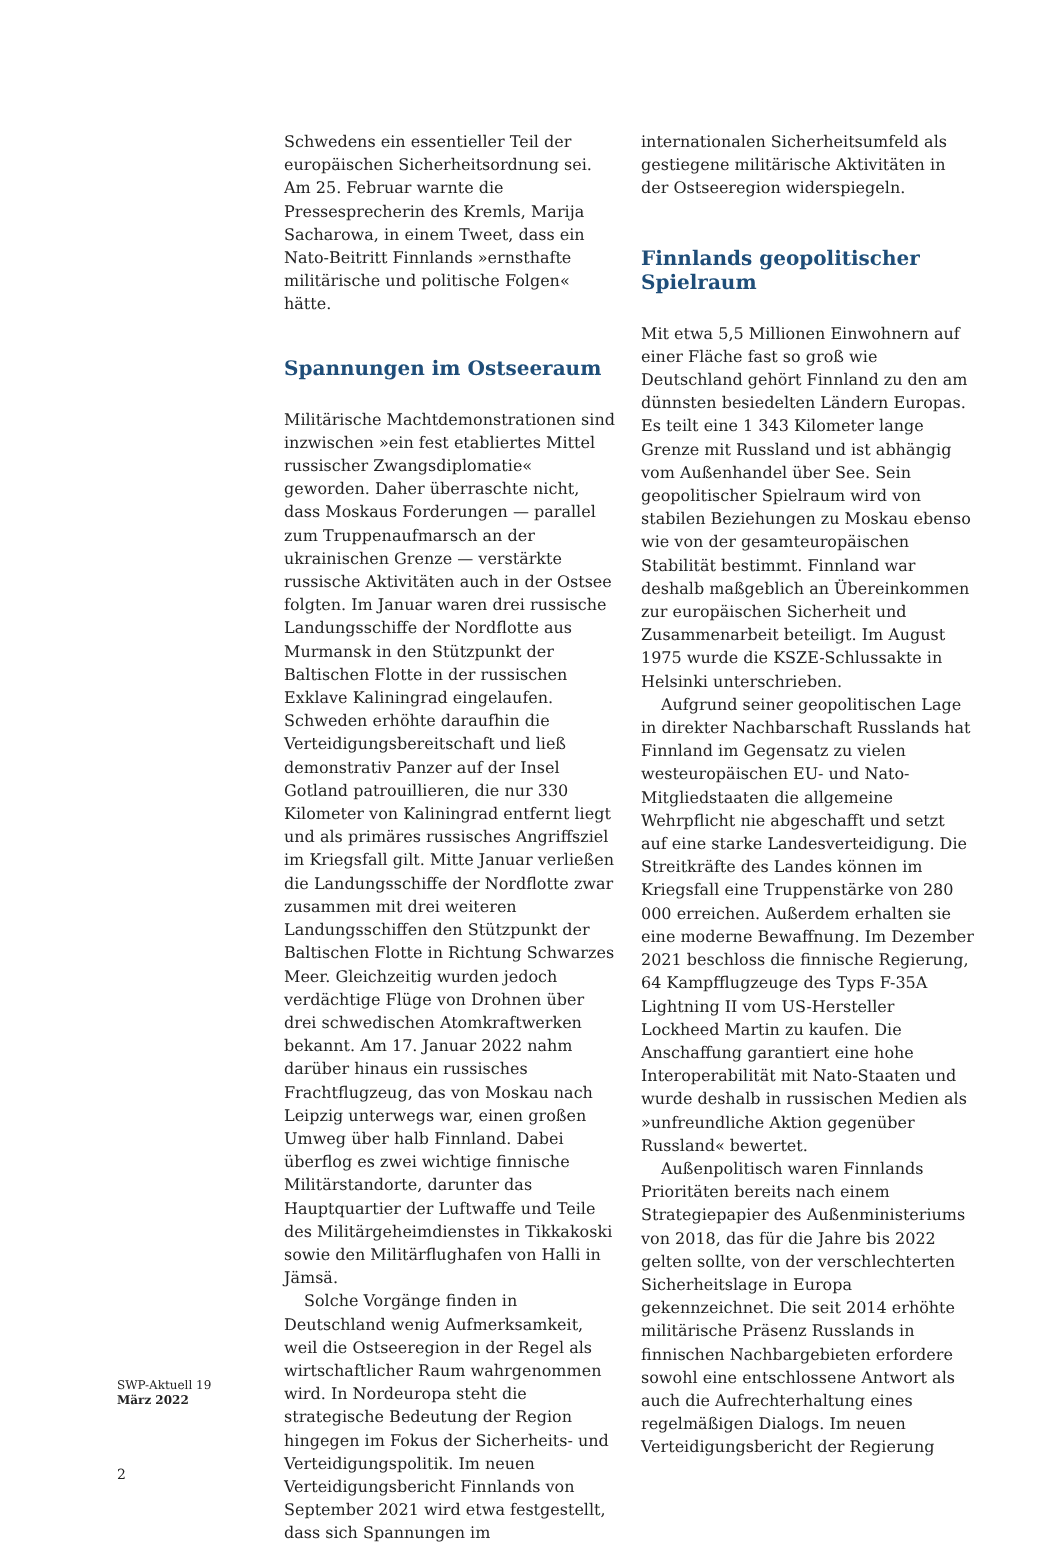Schwedens ein essentieller Teil der europäischen Sicherheitsordnung sei. Am 25. Februar warnte die Pressesprecherin des Kremls, Marija Sacharowa, in einem Tweet, dass ein Nato-Beitritt Finnlands »ernsthafte militärische und politische Folgen« hätte.
Spannungen im Ostseeraum
Militärische Machtdemonstrationen sind inzwischen »ein fest etabliertes Mittel russischer Zwangsdiplomatie« geworden. Daher überraschte nicht, dass Moskaus Forderungen — parallel zum Truppenaufmarsch an der ukrainischen Grenze — verstärkte russische Aktivitäten auch in der Ostsee folgten. Im Januar waren drei russische Landungsschiffe der Nordflotte aus Murmansk in den Stützpunkt der Baltischen Flotte in der russischen Exklave Kaliningrad eingelaufen. Schweden erhöhte daraufhin die Verteidigungsbereitschaft und ließ demonstrativ Panzer auf der Insel Gotland patrouillieren, die nur 330 Kilometer von Kaliningrad entfernt liegt und als primäres russisches Angriffsziel im Kriegsfall gilt. Mitte Januar verließen die Landungsschiffe der Nordflotte zwar zusammen mit drei weiteren Landungsschiffen den Stützpunkt der Baltischen Flotte in Richtung Schwarzes Meer. Gleichzeitig wurden jedoch verdächtige Flüge von Drohnen über drei schwedischen Atomkraftwerken bekannt. Am 17. Januar 2022 nahm darüber hinaus ein russisches Frachtflugzeug, das von Moskau nach Leipzig unterwegs war, einen großen Umweg über halb Finnland. Dabei überflog es zwei wichtige finnische Militärstandorte, darunter das Hauptquartier der Luftwaffe und Teile des Militärgeheimdienstes in Tikkakoski sowie den Militärflughafen von Halli in Jämsä.
Solche Vorgänge finden in Deutschland wenig Aufmerksamkeit, weil die Ostseeregion in der Regel als wirtschaftlicher Raum wahrgenommen wird. In Nordeuropa steht die strategische Bedeutung der Region hingegen im Fokus der Sicherheits- und Verteidigungspolitik. Im neuen Verteidigungsbericht Finnlands von September 2021 wird etwa festgestellt, dass sich Spannungen im
internationalen Sicherheitsumfeld als gestiegene militärische Aktivitäten in der Ostseeregion widerspiegeln.
Finnlands geopolitischer Spielraum
Mit etwa 5,5 Millionen Einwohnern auf einer Fläche fast so groß wie Deutschland gehört Finnland zu den am dünnsten besiedelten Ländern Europas. Es teilt eine 1 343 Kilometer lange Grenze mit Russland und ist abhängig vom Außenhandel über See. Sein geopolitischer Spielraum wird von stabilen Beziehungen zu Moskau ebenso wie von der gesamteuropäischen Stabilität bestimmt. Finnland war deshalb maßgeblich an Übereinkommen zur europäischen Sicherheit und Zusammenarbeit beteiligt. Im August 1975 wurde die KSZE-Schlussakte in Helsinki unterschrieben.
Aufgrund seiner geopolitischen Lage in direkter Nachbarschaft Russlands hat Finnland im Gegensatz zu vielen westeuropäischen EU- und Nato-Mitgliedstaaten die allgemeine Wehrpflicht nie abgeschafft und setzt auf eine starke Landesverteidigung. Die Streitkräfte des Landes können im Kriegsfall eine Truppenstärke von 280 000 erreichen. Außerdem erhalten sie eine moderne Bewaffnung. Im Dezember 2021 beschloss die finnische Regierung, 64 Kampfflugzeuge des Typs F-35A Lightning II vom US-Hersteller Lockheed Martin zu kaufen. Die Anschaffung garantiert eine hohe Interoperabilität mit Nato-Staaten und wurde deshalb in russischen Medien als »unfreundliche Aktion gegenüber Russland« bewertet.
Außenpolitisch waren Finnlands Prioritäten bereits nach einem Strategiepapier des Außenministeriums von 2018, das für die Jahre bis 2022 gelten sollte, von der verschlechterten Sicherheitslage in Europa gekennzeichnet. Die seit 2014 erhöhte militärische Präsenz Russlands in finnischen Nachbargebieten erfordere sowohl eine entschlossene Antwort als auch die Aufrechterhaltung eines regelmäßigen Dialogs. Im neuen Verteidigungsbericht der Regierung
SWP-Aktuell 19
März 2022
2